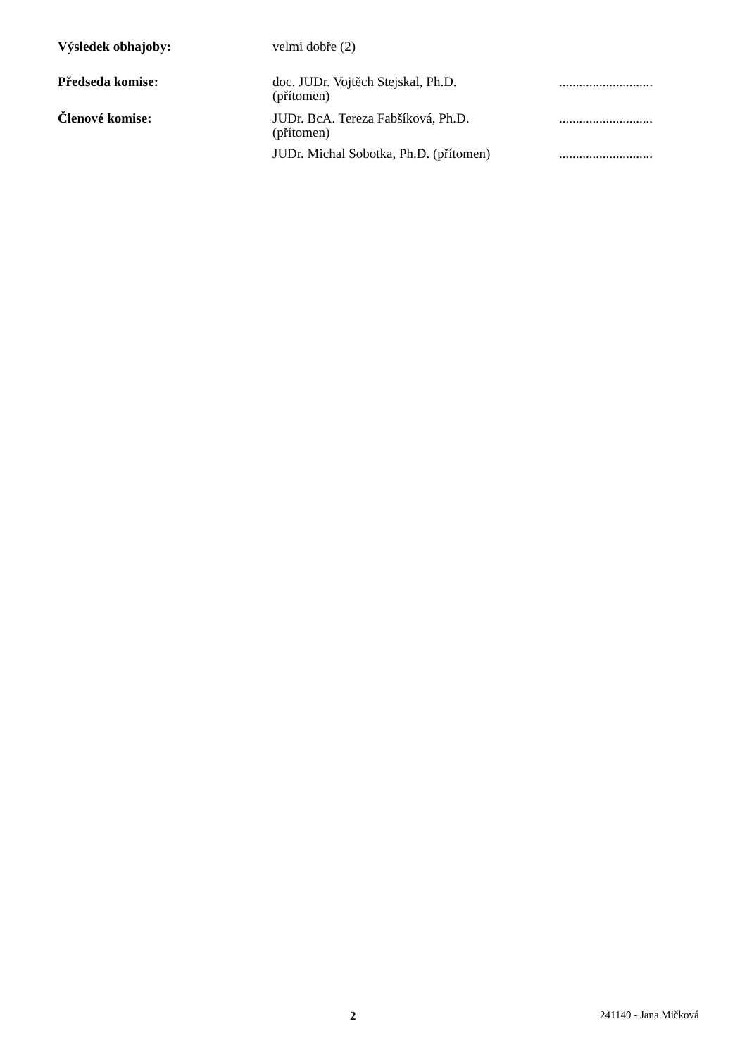Výsledek obhajoby: velmi dobře (2)
Předseda komise: doc. JUDr. Vojtěch Stejskal, Ph.D.
(přítomen)
............................
Členové komise: JUDr. BcA. Tereza Fabšíková, Ph.D.
(přítomen)
............................
JUDr. Michal Sobotka, Ph.D. (přítomen)
............................
2 241149 - Jana Mičková